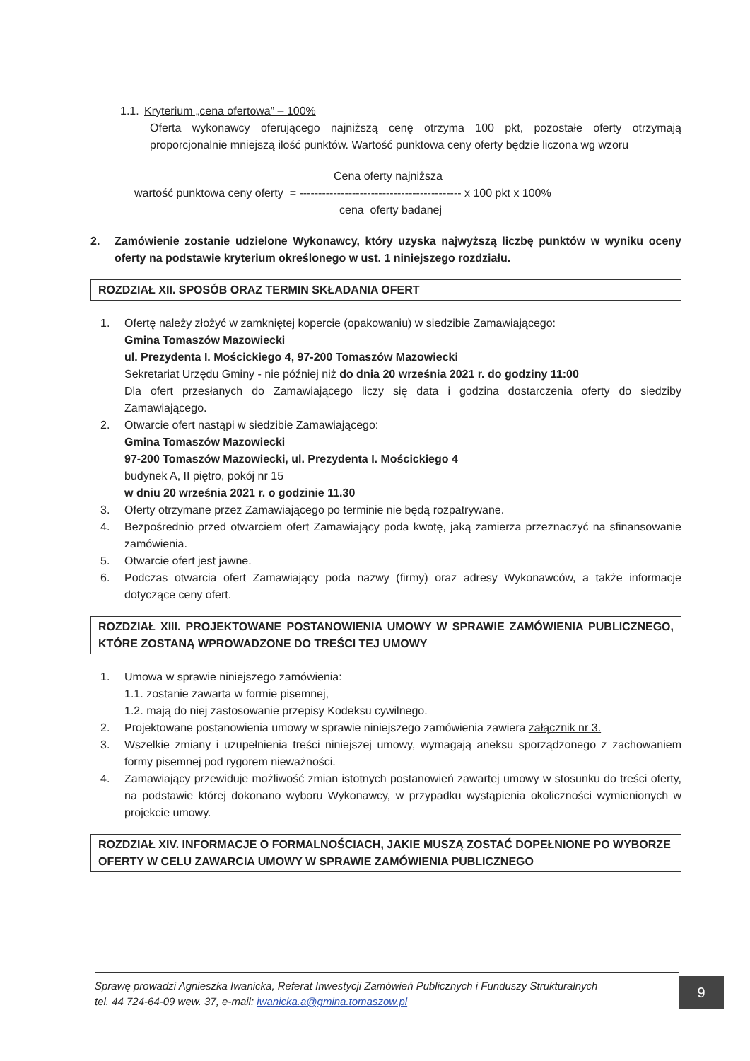1.1. Kryterium „cena ofertowa” – 100%
Oferta wykonawcy oferującego najniższą cenę otrzyma 100 pkt, pozostałe oferty otrzymają proporcjonalnie mniejszą ilość punktów. Wartość punktowa ceny oferty będzie liczona wg wzoru
Cena oferty najniższa
wartość punktowa ceny oferty = ------------------------------------------- x 100 pkt x 100%
cena oferty badanej
2. Zamówienie zostanie udzielone Wykonawcy, który uzyska najwyższą liczbę punktów w wyniku oceny oferty na podstawie kryterium określonego w ust. 1 niniejszego rozdziału.
ROZDZIAŁ XII. SPOSÓB ORAZ TERMIN SKŁADANIA OFERT
1. Ofertę należy złożyć w zamkniętej kopercie (opakowaniu) w siedzibie Zamawiającego:
Gmina Tomaszów Mazowiecki
ul. Prezydenta I. Mościckiego 4, 97-200 Tomaszów Mazowiecki
Sekretariat Urzędu Gminy - nie później niż do dnia 20 września 2021 r. do godziny 11:00
Dla ofert przesłanych do Zamawiającego liczy się data i godzina dostarczenia oferty do siedziby Zamawiającego.
2. Otwarcie ofert nastąpi w siedzibie Zamawiającego:
Gmina Tomaszów Mazowiecki
97-200 Tomaszów Mazowiecki, ul. Prezydenta I. Mościckiego 4
budynek A, II piętro, pokój nr 15
w dniu 20 września 2021 r. o godzinie 11.30
3. Oferty otrzymane przez Zamawiającego po terminie nie będą rozpatrywane.
4. Bezpośrednio przed otwarciem ofert Zamawiający poda kwotę, jaką zamierza przeznaczyć na sfinansowanie zamówienia.
5. Otwarcie ofert jest jawne.
6. Podczas otwarcia ofert Zamawiający poda nazwy (firmy) oraz adresy Wykonawców, a także informacje dotyczące ceny ofert.
ROZDZIAŁ XIII. PROJEKTOWANE POSTANOWIENIA UMOWY W SPRAWIE ZAMÓWIENIA PUBLICZNEGO, KTÓRE ZOSTANĄ WPROWADZONE DO TREŚCI TEJ UMOWY
1. Umowa w sprawie niniejszego zamówienia:
1.1. zostanie zawarta w formie pisemnej,
1.2. mają do niej zastosowanie przepisy Kodeksu cywilnego.
2. Projektowane postanowienia umowy w sprawie niniejszego zamówienia zawiera załącznik nr 3.
3. Wszelkie zmiany i uzupełnienia treści niniejszej umowy, wymagają aneksu sporządzonego z zachowaniem formy pisemnej pod rygorem nieważności.
4. Zamawiający przewiduje możliwość zmian istotnych postanowień zawartej umowy w stosunku do treści oferty, na podstawie której dokonano wyboru Wykonawcy, w przypadku wystąpienia okoliczności wymienionych w projekcie umowy.
ROZDZIAŁ XIV. INFORMACJE O FORMALNOŚCIACH, JAKIE MUSZĄ ZOSTAĆ DOPEŁNIONE PO WYBORZE OFERTY W CELU ZAWARCIA UMOWY W SPRAWIE ZAMÓWIENIA PUBLICZNEGO
Sprawę prowadzi Agnieszka Iwanicka, Referat Inwestycji Zamówień Publicznych i Funduszy Strukturalnych
tel. 44 724-64-09 wew. 37, e-mail: iwanicka.a@gmina.tomaszow.pl
9